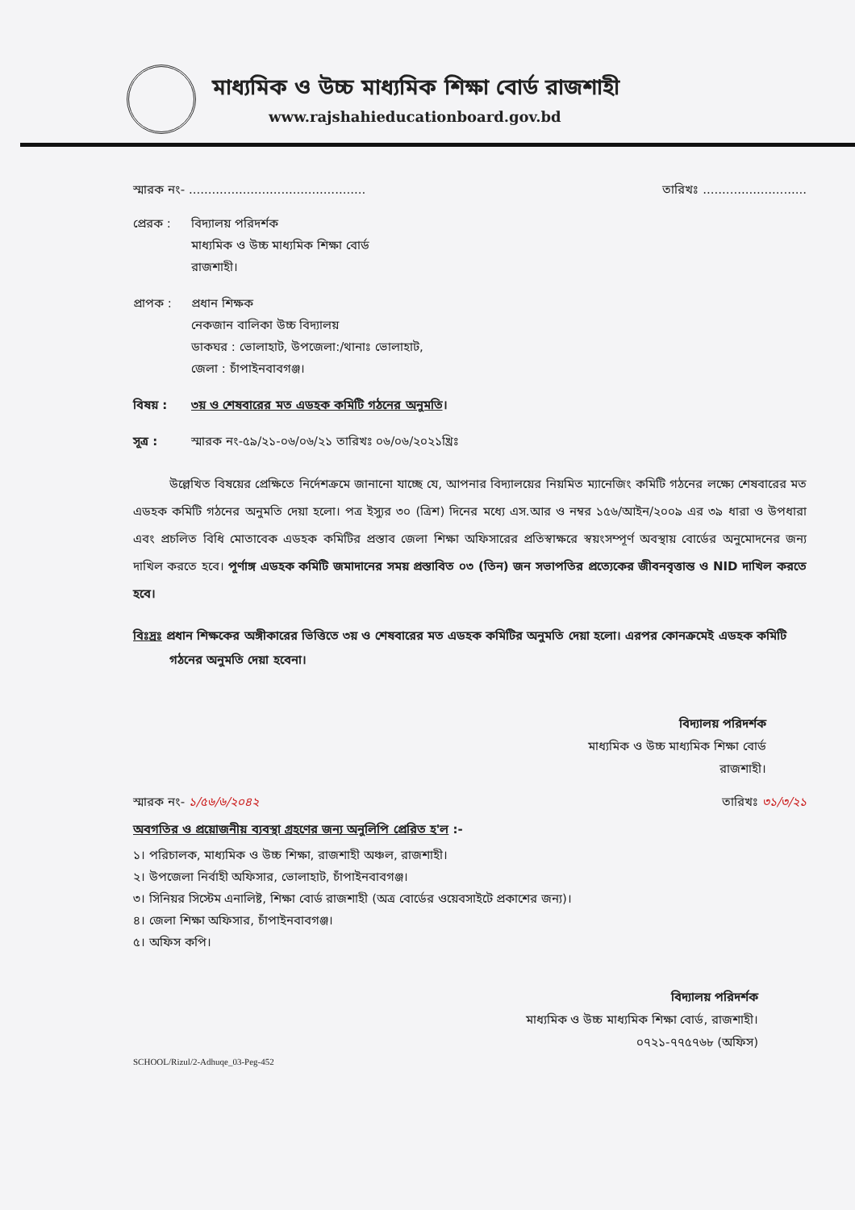মাধ্যমিক ও উচ্চ মাধ্যমিক শিক্ষা বোর্ড রাজশাহী
www.rajshahieducationboard.gov.bd
স্মারক নং- .............................................. তারিখঃ ...........................
প্রেরক : বিদ্যালয় পরিদর্শক
মাধ্যমিক ও উচ্চ মাধ্যমিক শিক্ষা বোর্ড
রাজশাহী।
প্রাপক : প্রধান শিক্ষক
নেকজান বালিকা উচ্চ বিদ্যালয়
ডাকঘর : ভোলাহাট, উপজেলা:/থানাঃ ভোলাহাট,
জেলা : চাঁপাইনবাবগঞ্জ।
বিষয় : ৩য় ও শেষবারের মত এডহক কমিটি গঠনের অনুমতি।
সূত্র : স্মারক নং-৫৯/২১-০৬/০৬/২১ তারিখঃ ০৬/০৬/২০২১খ্রিঃ
উল্লেখিত বিষয়ের প্রেক্ষিতে নির্দেশক্রমে জানানো যাচ্ছে যে, আপনার বিদ্যালয়ের নিয়মিত ম্যানেজিং কমিটি গঠনের লক্ষ্যে শেষবারের মত এডহক কমিটি গঠনের অনুমতি দেয়া হলো। পত্র ইস্যুর ৩০ (ত্রিশ) দিনের মধ্যে এস.আর ও নম্বর ১৫৬/আইন/২০০৯ এর ৩৯ ধারা ও উপধারা এবং প্রচলিত বিধি মোতাবেক এডহক কমিটির প্রস্তাব জেলা শিক্ষা অফিসারের প্রতিস্বাক্ষরে স্বয়ংসম্পূর্ণ অবস্থায় বোর্ডের অনুমোদনের জন্য দাখিল করতে হবে। পূর্ণাঙ্গ এডহক কমিটি জমাদানের সময় প্রস্তাবিত ০৩ (তিন) জন সভাপতির প্রত্যেকের জীবনবৃত্তান্ত ও NID দাখিল করতে হবে।
বিঃদ্রঃ প্রধান শিক্ষকের অঙ্গীকারের ভিত্তিতে ৩য় ও শেষবারের মত এডহক কমিটির অনুমতি দেয়া হলো। এরপর কোনক্রমেই এডহক কমিটি গঠনের অনুমতি দেয়া হবেনা।
বিদ্যালয় পরিদর্শক
মাধ্যমিক ও উচ্চ মাধ্যমিক শিক্ষা বোর্ড
রাজশাহী।
স্মারক নং- ১/৫৬/৬/২০৪২ তারিখঃ ৩১/৩/২১
অবগতির ও প্রয়োজনীয় ব্যবস্থা গ্রহণের জন্য অনুলিপি প্রেরিত হ'ল :-
১। পরিচালক, মাধ্যমিক ও উচ্চ শিক্ষা, রাজশাহী অঞ্চল, রাজশাহী।
২। উপজেলা নির্বাহী অফিসার, ভোলাহাট, চাঁপাইনবাবগঞ্জ।
৩। সিনিয়র সিস্টেম এনালিষ্ট, শিক্ষা বোর্ড রাজশাহী (অত্র বোর্ডের ওয়েবসাইটে প্রকাশের জন্য)।
৪। জেলা শিক্ষা অফিসার, চাঁপাইনবাবগঞ্জ।
৫। অফিস কপি।
বিদ্যালয় পরিদর্শক
মাধ্যমিক ও উচ্চ মাধ্যমিক শিক্ষা বোর্ড, রাজশাহী।
০৭২১-৭৭৫৭৬৮ (অফিস)
SCHOOL/Rizul/2-Adhuqe_03-Peg-452